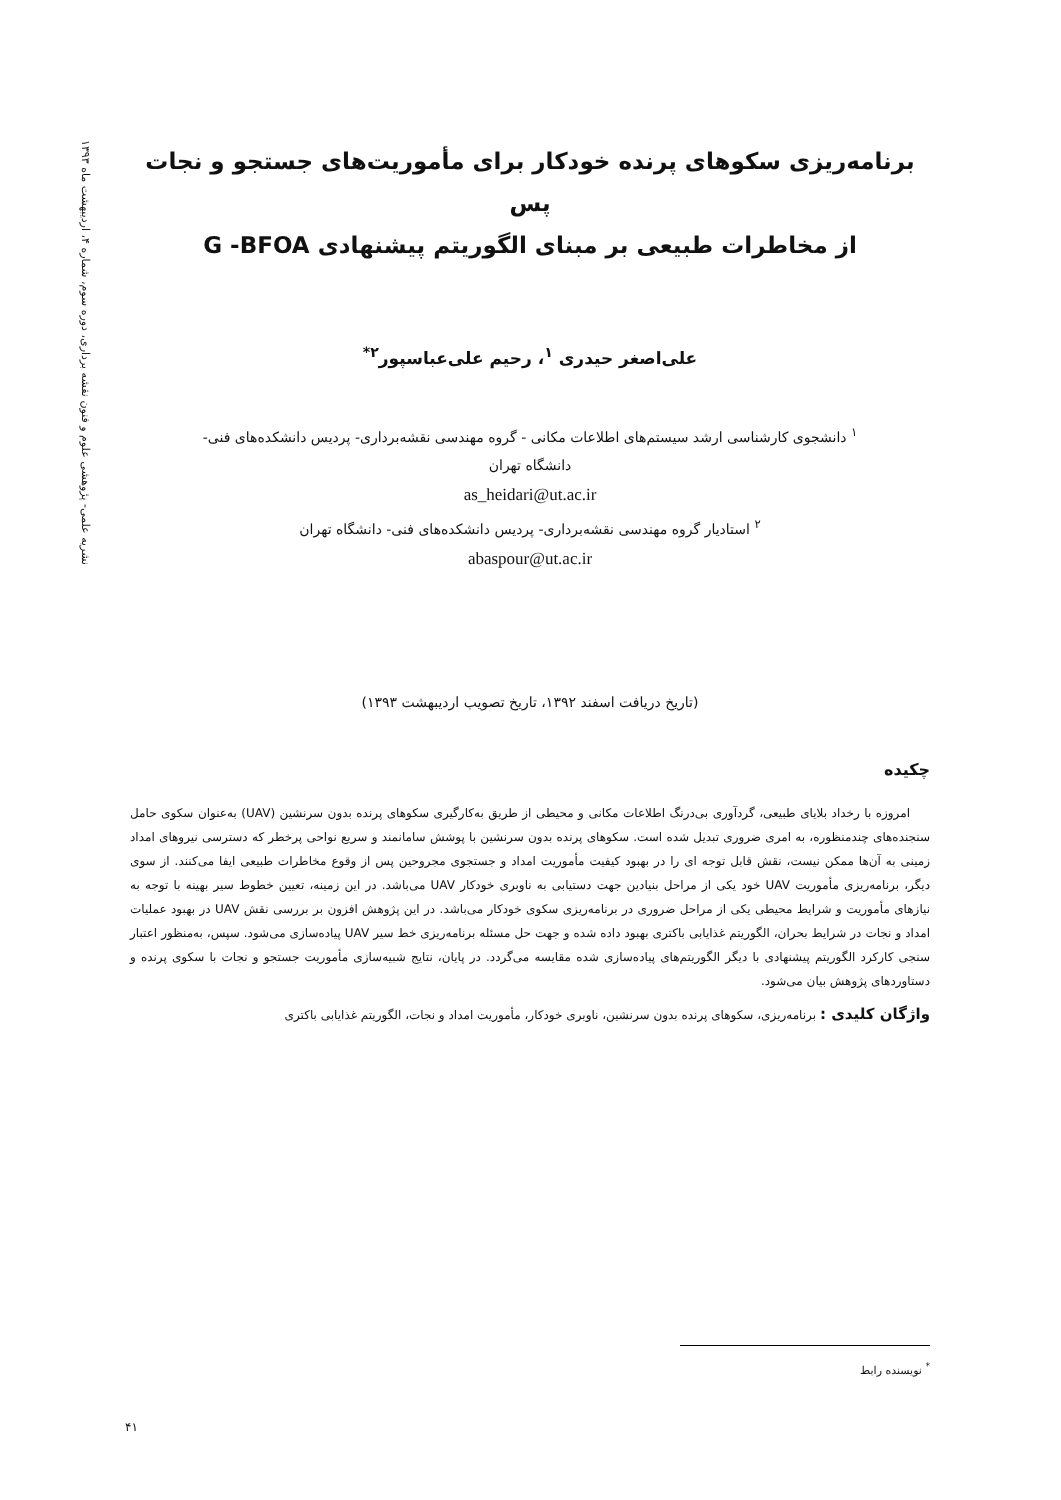نشریه علمی- پژوهشی علوم و فنون نقشه برداری، دوره سوم، شماره ۴، اردیبهشت ماه ۱۳۹۳
برنامه‌ریزی سکوهای پرنده خودکار برای مأموریت‌های جستجو و نجات پس
از مخاطرات طبیعی بر مبنای الگوریتم پیشنهادی G -BFOA
علی‌اصغر حیدری <sup>۱</sup>، رحیم علی‌عباسپور<sup>۲*</sup>
<sup>۱</sup> دانشجوی کارشناسی ارشد سیستم‌های اطلاعات مکانی - گروه مهندسی نقشه‌برداری- پردیس دانشکده‌های فنی-
دانشگاه تهران
as_heidari@ut.ac.ir
<sup>۲</sup> استادیار گروه مهندسی نقشه‌برداری- پردیس دانشکده‌های فنی- دانشگاه تهران
abaspour@ut.ac.ir
(تاریخ دریافت اسفند ۱۳۹۲، تاریخ تصویب اردیبهشت ۱۳۹۳)
چکیده
امروزه با رخداد بلایای طبیعی، گردآوری بی‌درنگ اطلاعات مکانی و محیطی از طریق به‌کارگیری سکوهای پرنده بدون سرنشین (UAV) به‌عنوان سکوی حامل سنجنده‌های چندمنظوره، به امری ضروری تبدیل شده است. سکوهای پرنده بدون سرنشین با پوشش سامانمند و سریع نواحی پرخطر که دسترسی نیروهای امداد زمینی به آن‌ها ممکن نیست، نقش قابل توجه ای را در بهبود کیفیت مأموریت امداد و جستجوی مجروحین پس از وقوع مخاطرات طبیعی ایفا می‌کنند. از سوی دیگر، برنامه‌ریزی مأموریت UAV خود یکی از مراحل بنیادین جهت دستیابی به ناوبری خودکار UAV می‌باشد. در این زمینه، تعیین خطوط سیر بهینه با توجه به نیازهای مأموریت و شرایط محیطی یکی از مراحل ضروری در برنامه‌ریزی سکوی خودکار می‌باشد. در این پژوهش افزون بر بررسی نقش UAV در بهبود عملیات امداد و نجات در شرایط بحران، الگوریتم غذایابی باکتری بهبود داده شده و جهت حل مسئله برنامه‌ریزی خط سیر UAV پیاده‌سازی می‌شود. سپس، به‌منظور اعتبار سنجی کارکرد الگوریتم پیشنهادی با دیگر الگوریتم‌های پیاده‌سازی شده مقایسه می‌گردد. در پایان، نتایج شبیه‌سازی مأموریت جستجو و نجات با سکوی پرنده و دستاوردهای پژوهش بیان می‌شود.
واژگان کلیدی : برنامه‌ریزی، سکوهای پرنده بدون سرنشین، ناوبری خودکار، مأموریت امداد و نجات، الگوریتم غذایابی باکتری
<sup>*</sup> نویسنده رابط
۴۱